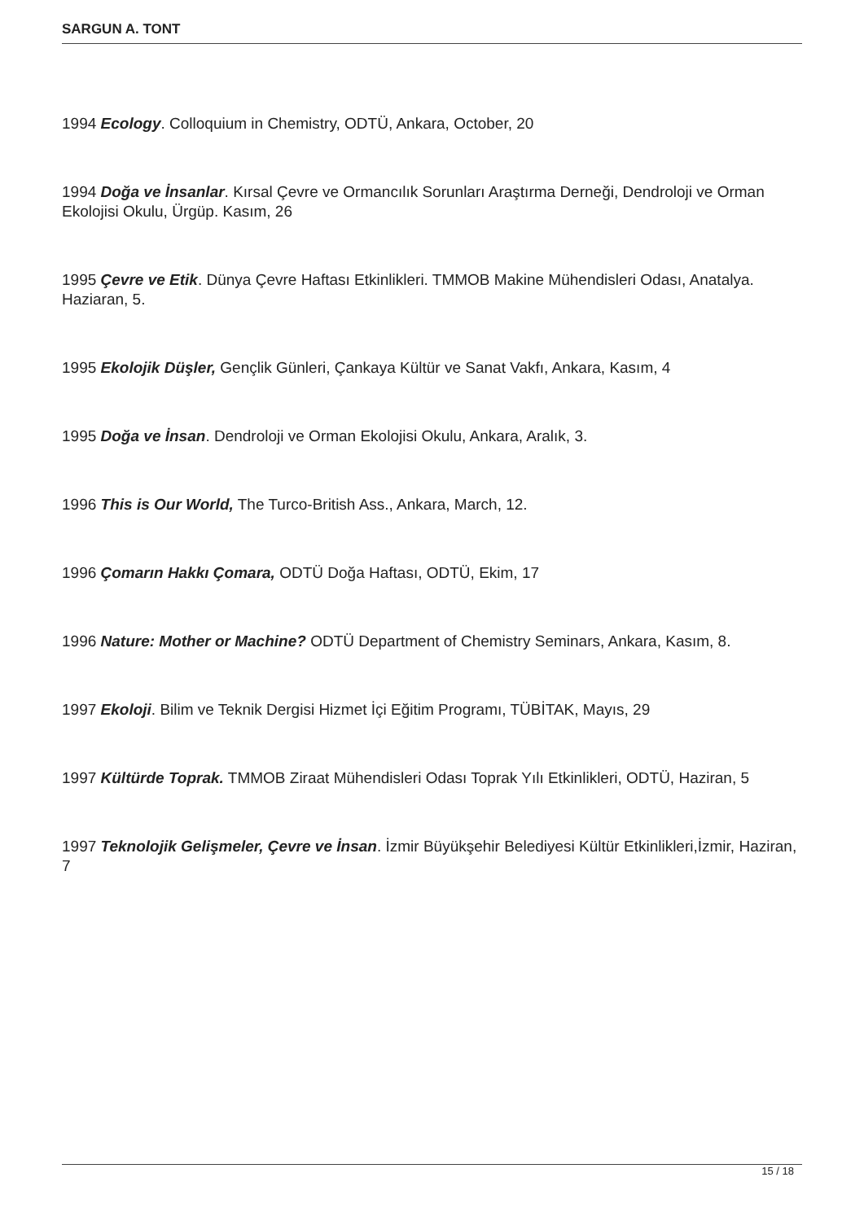SARGUN A. TONT
1994 Ecology. Colloquium in Chemistry, ODTÜ, Ankara, October, 20
1994 Doğa ve İnsanlar. Kırsal Çevre ve Ormancılık Sorunları Araştırma Derneği, Dendroloji ve Orman Ekolojisi Okulu, Ürgüp. Kasım, 26
1995 Çevre ve Etik. Dünya Çevre Haftası Etkinlikleri. TMMOB Makine Mühendisleri Odası, Anatalya. Haziaran, 5.
1995 Ekolojik Düşler, Gençlik Günleri, Çankaya Kültür ve Sanat Vakfı, Ankara, Kasım, 4
1995 Doğa ve İnsan. Dendroloji ve Orman Ekolojisi Okulu, Ankara, Aralık, 3.
1996 This is Our World, The Turco-British Ass., Ankara, March, 12.
1996 Çomarın Hakkı Çomara, ODTÜ Doğa Haftası, ODTÜ, Ekim, 17
1996 Nature: Mother or Machine? ODTÜ Department of Chemistry Seminars, Ankara, Kasım, 8.
1997 Ekoloji. Bilim ve Teknik Dergisi Hizmet İçi Eğitim Programı, TÜBİTAK, Mayıs, 29
1997 Kültürde Toprak. TMMOB Ziraat Mühendisleri Odası Toprak Yılı Etkinlikleri, ODTÜ, Haziran, 5
1997 Teknolojik Gelişmeler, Çevre ve İnsan. İzmir Büyükşehir Belediyesi Kültür Etkinlikleri,İzmir, Haziran, 7
15 / 18